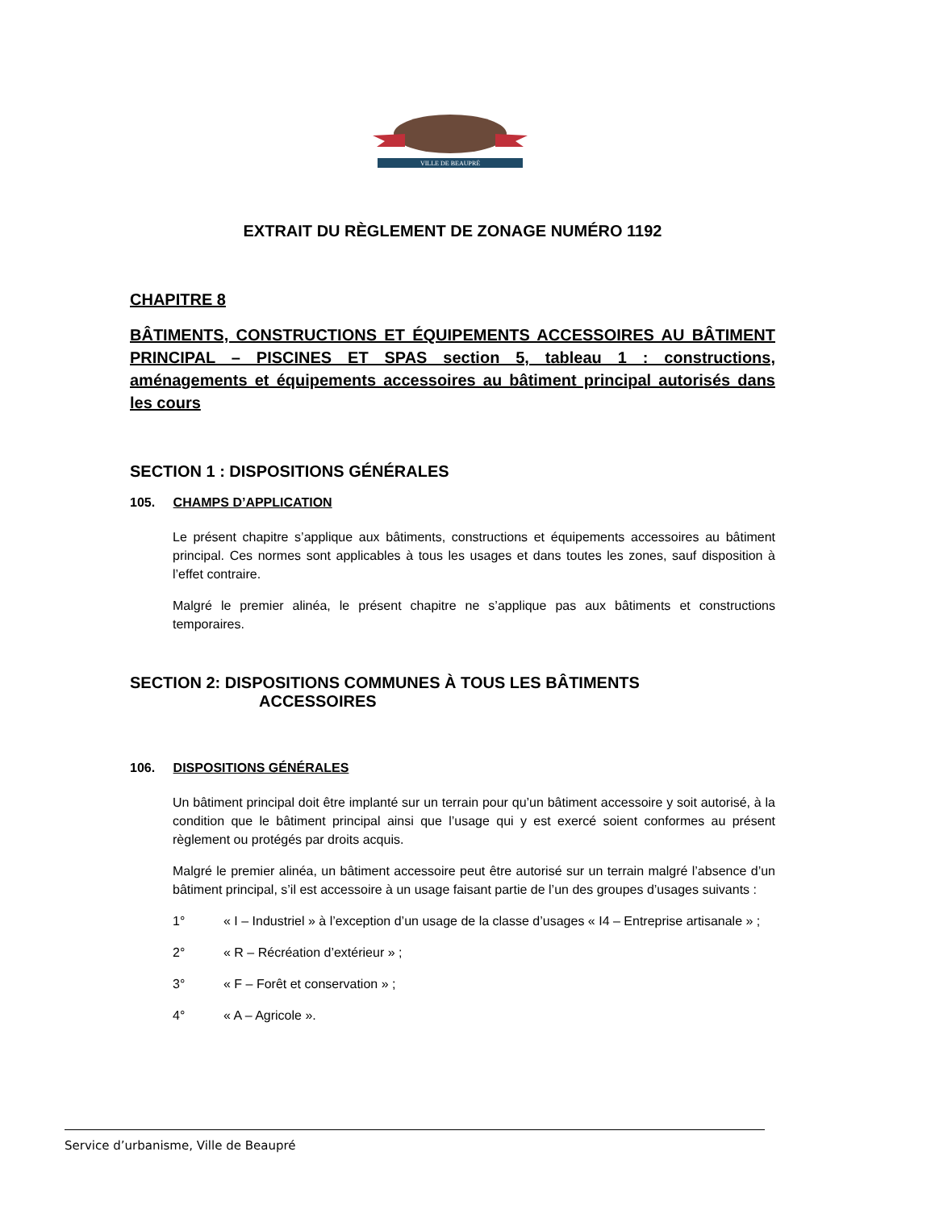VILLE DE BEAUPRÉ
EXTRAIT DU RÈGLEMENT DE ZONAGE NUMÉRO 1192
CHAPITRE 8
BÂTIMENTS, CONSTRUCTIONS ET ÉQUIPEMENTS ACCESSOIRES AU BÂTIMENT PRINCIPAL – PISCINES ET SPAS section 5, tableau 1 : constructions, aménagements et équipements accessoires au bâtiment principal autorisés dans les cours
SECTION 1 : DISPOSITIONS GÉNÉRALES
105. CHAMPS D’APPLICATION
Le présent chapitre s’applique aux bâtiments, constructions et équipements accessoires au bâtiment principal. Ces normes sont applicables à tous les usages et dans toutes les zones, sauf disposition à l’effet contraire.
Malgré le premier alinéa, le présent chapitre ne s’applique pas aux bâtiments et constructions temporaires.
SECTION 2: DISPOSITIONS COMMUNES À TOUS LES BÂTIMENTS
ACCESSOIRES
106. DISPOSITIONS GÉNÉRALES
Un bâtiment principal doit être implanté sur un terrain pour qu’un bâtiment accessoire y soit autorisé, à la condition que le bâtiment principal ainsi que l’usage qui y est exercé soient conformes au présent règlement ou protégés par droits acquis.
Malgré le premier alinéa, un bâtiment accessoire peut être autorisé sur un terrain malgré l’absence d’un bâtiment principal, s’il est accessoire à un usage faisant partie de l’un des groupes d’usages suivants :
1° « I – Industriel » à l’exception d’un usage de la classe d’usages « I4 – Entreprise artisanale » ;
2° « R – Récréation d’extérieur » ;
3° « F – Forêt et conservation » ;
4° « A – Agricole ».
Service d’urbanisme, Ville de Beaupré